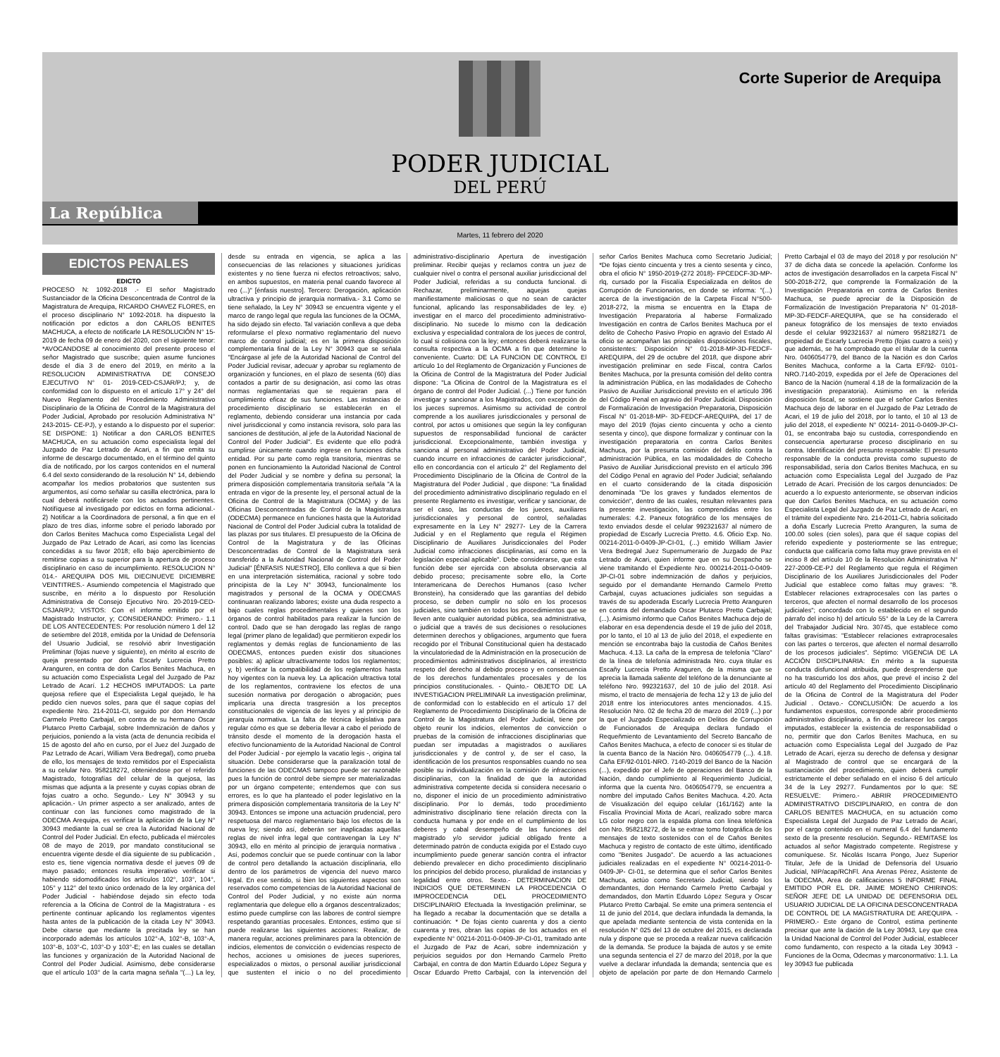PODER JUDICIAL
DEL PERÚ
Corte Superior de Arequipa
La República
Martes, 11 febrero del 2020
EDICTOS PENALES
EDICTO
PROCESO N: 1092-2018 .- El señor Magistrado Sustanciador de la Oficina Desconcentrada de Control de la Magistratura de Arequipa, RICARDO CHAVEZ FLORES, en el proceso disciplinario N° 1092-2018. ha dispuesto la notificación por edictos a don CARLOS BENITES MACHUCA, a efecto de notificarle LA RESOLUCIÓN N° 15-2019 de fecha 09 de enero del 2020, con el siguiente tenor: *AVOCANDOSE al conocimiento del presente proceso el señor Magistrado que suscribe; quien asume funciones desde el día 3 de enero del 2019, en mérito a la RESOLUCION ADMINISTRATIVA DE CONSEJO EJECUTIVO N° 01- 2019-CED-CSJAR/PJ; y, de conformidad con lo dispuesto en el artículo 17° y 24° del Nuevo Reglamento del Procedimiento Administrativo Disciplinario de la Oficina de Control de la Magistratura del Poder Judicial, Aprobado por resolución Administrativa N° 243-2015- CE-PJ), y estando a lo dispuesto por el superior: SE DISPONE: 1) Notificar a don CARLOS BENITES MACHUCA, en su actuación como especialista legal del Juzgado de Paz Letrado de Acari, a fin que emita su informe de descargo documentado, en el término del quinto día de notificado, por los cargos contenidos en el numeral 6.4 del sexto considerando de la resolución N° 14, debiendo acompañar los medios probatorios que sustenten sus argumentos, así como señalar su casilla electrónica, para lo cual deberá notificársele con los actuados pertinentes. Notifíquese al investigado por edictos en forma adicional.- 2) Notificar a la Coordinadora de personal, a fin que en el plazo de tres días, informe sobre el periodo laborado por don Carlos Benites Machuca como Especialista Legal del Juzgado de Paz Letrado de Acari, asi como las licencias concedidas a su favor 2018; ello bajo apercibimiento de remitirse copias a su superior para la apertura de proceso disciplinario en caso de incumplimiento. RESOLUCION N° 014.- AREQUIPA DOS MIL DIECINUEVE DICIEMBRE VEINTITRES.- Asumiendo competencia el Magistrado que suscribe, en mérito a lo dispuesto por Resolución Administrativa de Consejo Ejecutivo Nro. 20-2019-CED-CSJAR/PJ; VISTOS: Con el informe emitido por el Magistrado Instructor, y; CONSIDERANDO: Primero.- 1.1 DE LOS ANTECEDENTES: Por resolución número 1 del 12 de setiembre del 2018, emitida por la Unidad de Defensoría del Usuario Judicial, se resolvió abrir Investigación Preliminar (fojas nueve y siguiente), en mérito al escrito de queja presentado por doña Escarly Lucrecia Pretto Aranguren, en contra de don Carlos Benites Machuca, en su actuación como Especialista Legal del Juzgado de Paz Letrado de Acarí. 1.2 HECHOS IMPUTADOS: La parte quejosa refiere que el Especialista Legal quejado, le ha pedido cien nuevos soles, para que él saque copias del expediente Nro. 214-2011-CI, seguido por don Hernando Carmelo Pretto Carbajal, en contra de su hermano Oscar Plutarco Pretto Carbajal, sobre Indemnización de daños y perjuicios, poniendo a la vista (acta de denuncia recibida el 15 de agosto del año en curso, por el Juez del Juzgado de Paz Letrado de Acarí, William Vera Bedregal), como prueba de ello, los mensajes de texto remitidos por el Especialista a su celular Nro. 958218272, obteniéndose por el referido Magistrado, fotografías del celular de la quejosa, las mismas que adjunta a la presente y cuyas copias obran de fojas cuatro a ocho. Segundo.- Ley N° 30943 y su aplicación.- Un primer aspecto a ser analizado, antes de continuar con las funciones como magistrado de la ODECMA Arequipa, es verificar la aplicación de la Ley N° 30943 mediante la cual se crea la Autoridad Nacional de Control del Poder Judicial. En efecto, publicada el miércoles 08 de mayo de 2019, por mandato constitucional se encuentra vigente desde el día siguiente de su publicación , esto es, tiene vigencia normativa desde el jueves 09 de mayo pasado; entonces resulta imperativo verificar si habiendo sidomodificados los artículos 102°, 103°, 104°, 105° y 112° del texto único ordenado de la ley orgánica del Poder Judicial - habiéndose dejado sin efecto toda referencia a la Oficina de Control de la Magistratura - es pertinente continuar aplicando los reglamentos vigentes hasta antes de la publicación de la citada Ley N° 30943. Debe citarse que mediante la precitada ley se han incorporado además los artículos 102°-A, 102°-B, 103°-A, 103°-B, 103°-C, 103°-D y 103°-E; en las cuales se detallan las funciones y organización de la Autoridad Nacional de Control del Poder Judicial. Asimismo, debe considerarse que el artículo 103° de la carta magna señala "(…) La ley, desde su entrada en vigencia, se aplica a las consecuencias de las relaciones y situaciones jurídicas existentes y no tiene fuerza ni efectos retroactivos; salvo, en ambos supuestos, en materia penal cuando favorece al reo (...)" [énfasis nuestro]. Tercero: Derogación, aplicación ultractiva y principio de jerarquía normativa.- 3.1 Como se tiene señalado, la Ley N° 30943 se encuentra vigente y el marco de rango legal que regula las funciones de la OCMA, ha sido dejado sin efecto. Tal variación conlleva a que deba reformularse el plexo normativo reglamentario del nuevo marco de control judicial; es en la primera disposición complementaria final de la Ley N° 30943 que se señala "Encárgase al jefe de la Autoridad Nacional de Control del Poder Judicial revisar, adecuar y aprobar su reglamento de organización y funciones, en el plazo de sesenta (60) días contados a partir de su designación, así como las otras normas reglamentarias que se requieran para el cumplimiento eficaz de sus funciones. Las instancias de procedimiento disciplinario se establecerán en el reglamento, debiendo considerar una instancia por cada nivel jurisdiccional y como instancia revisora, solo para las sanciones de destitución, al jefe de la Autoridad Nacional de Control del Poder Judicial". Es evidente que ello podrá cumplirse únicamente cuando ingrese en funciones dicha entidad. Por su parte como regla transitoria, mientras se ponen en funcionamiento la Autoridad Nacional de Control del Poder Judicial y se nombre y defina su personal; la primera disposición complementaria transitoria señala "A la entrada en vigor de la presente ley, el personal actual de la Oficina de Control de la Magistratura (OCMA) y de las Oficinas Desconcentradas de Control de la Magistratura (ODECMA) permanece en funciones hasta que la Autoridad Nacional de Control del Poder Judicial cubra la totalidad de las plazas por sus titulares. El presupuesto de la Oficina de Control de la Magistratura y de las Oficinas Desconcentradas de Control de la Magistratura será transferido a la Autoridad Nacional de Control del Poder Judicial" [ÉNFASIS NUESTRO], Ello conlleva a que si bien en una interpretación sistemática, racional y sobre todo principista de la Ley N° 30943, funcionalmente los magistrados y personal de la OCMA y ODECMAS continuaran realizando labores; existe una duda respecto a bajo cuales reglas procedimentales y quienes son los órganos de control habilitados para realizar la función de control. Dado que se han derogado las reglas de rango legal (primer plano de legalidad) que permitieron expedir los reglamentos y demás reglas de funcionamiento de las ODECMAS, entonces pueden existir dos situaciones posibles: a) aplicar ultractivamente todos los reglamentos; y, b) verificar la compatibilidad de los reglamentos hasta hoy vigentes con la nueva ley. La aplicación ultractiva total de los reglamentos, contraviene los efectos de una sucesión normativa por derogación o abrogación; pues implicaría una directa trasgresión a los preceptos constitucionales de vigencia de las leyes y al principio de jerarquía normativa. La falta de técnica legislativa para regular cómo es que se debería llevar a cabo el periodo de tránsito desde el momento de la derogación hasta el efectivo funcionamiento de la Autoridad Nacional de Control del Poder Judicial - por ejemplo la vacatio legis -, origina tal situación. Debe considerarse que la paralización total de funciones de las ODECMAS tampoco puede ser razonable pues la función de control debe siempre ser materializadas por un órgano competente; entendemos que con sus errores, es lo que ha planteado el poder legislativo en la primera disposición complementaria transitoria de la Ley N° 30943. Entonces se impone una actuación prudencial, pero respetuosa del marco reglamentario bajo los efectos de la nueva ley; siendo así, deberán ser inaplicadas aquellas reglas de nivel infra legal que contravengan la Ley N° 30943, ello en mérito al principio de jerarquía normativa . Así, podemos concluir que se puede continuar con la labor de control pero detallando la actuación disciplinaria, ello dentro de los parámetros de vigencia del nuevo marco legal. En ese sentido, si bien los siguientes aspectos son reservados como competencias de la Autoridad Nacional de Control del Poder Judicial, y no existe aún norma reglamentaria que delegue ello a órganos descentralizados; estimo puede cumplirse con las labores de control siempre respetando garantías procesales. Entonces, estimo que sí puede realizarse las siguientes acciones: Realizar, de manera regular, acciones preliminares para la obtención de indicios, elementos de convicción o evidencias respecto de hechos, acciones u omisiones de jueces superiores, especializados o mixtos, o personal auxiliar jurisdiccional que sustenten el inicio o no del procedimiento administrativo-disciplinario Apertura de investigación preliminar. Recibir quejas y reclamos contra un juez de cualquier nivel o contra el personal auxiliar jurisdiccional del Poder Judicial, referidas a su conducta funcional. di Rechazar, preliminarmente, aquejas quejas manifiestamente maliciosas o que no sean de carácter funcional, aplicando las responsabilidades de ley. e) investigar en el marco del procedimiento administrativo-disciplinario. No sucede lo mismo con la dedicación exclusiva y especialidad contralora de los jueces de control, lo cual si colisiona con la ley; entonces deberá realizarse la consulta respectiva a la OCMA a fin que determine lo conveniente. Cuarto: DE LA FUNCION DE CONTROL El artículo 1o del Reglamento de Organización y Funciones de la Oficina de Control de la Magistratura del Poder Judicial dispone: "La Oficina de Control de la Magistratura es el órgano de control del Poder Judicial. (...) Tiene por función investigar y sancionar a los Magistrados, con excepción de los jueces supremos. Asimismo su actividad de control comprende a los auxiliares jurisdiccionales y personal de control, por actos u omisiones que según la ley configuran supuestos de responsabilidad funcional de carácter jurisdiccional. Excepcionalmente, también investiga y sanciona al personal administrativo del Poder Judicial, cuando incurre en infracciones de carácter jurisdiccional", ello en concordancia con el artículo 2° del Reglamento del Procedimiento Disciplinario de la Oficina de Control de la Magistratura del Poder Judicial , que dispone: "La finalidad del procedimiento administrativo disciplinario regulado en el presente Reglamento es investigar, verificar y sancionar, de ser el caso, las conductas de los jueces, auxiliares jurisdiccionales y personal de control, señaladas expresamente en la Ley N° 29277- Ley de la Carrera Judicial y en el Reglamento que regula el Régimen Disciplinario de Auxiliares Jurisdiccionales del Poder Judicial como infracciones disciplinarias, así como en la legislación especial aplicable". Debe considerarse, que esta función debe ser ejercida con absoluta observancia al debido proceso; precisamente sobre ello, la Corte Interamericana de Derechos Humanos (caso Ivcher Bronstein), ha considerado que las garantías del debido proceso, se deben cumplir no sólo en los procesos judiciales, sino también en todos los procedimientos que se lleven ante cualquier autoridad pública, sea administrativa, o judicial que a través de sus decisiones o resoluciones determinen derechos y obligaciones, argumento que fuera recogido por el Tribunal Constitucional quien ha destacado la vinculatoriedad de la Administración en la prosecución de procedimientos administrativos disciplinarios, al irrestricto respeto del derecho al debido proceso y en consecuencia de los derechos fundamentales procesales y de los principios constitucionales. - Quinto.- OBJETO DE LA INVESTIGACION PRELIMINAR La investigación preliminar, de conformidad con lo establecido en el artículo 17 del Reglamento de Procedimiento Disciplinario de la Oficina de Control de la Magistratura del Poder Judicial, tiene por objeto reunir los indicios, elementos de convicción o pruebas de la comisión de infracciones disciplinarias que puedan ser imputadas a magistrados o auxiliares jurisdiccionales y de control y, de ser el caso, la identificación de los presuntos responsables cuando no sea posible su individualización en la comisión de infracciones disciplinarias, con la finalidad de que la autoridad administrativa competente decida si considera necesario o no, disponer el inicio de un procedimiento administrativo disciplinario. Por lo demás, todo procedimiento administrativo disciplinario tiene relación directa con la conducta humana y por ende en el cumplimiento de los deberes y cabal desempeño de las funciones del magistrado y/o servidor judicial obligado frente a determinado patrón de conducta exigida por el Estado cuyo incumplimiento puede generar sanción contra el infractor debiendo prevalecer en dicho procedimiento disciplinario los principios del debido proceso, pluralidad de instancias y legalidad entre otros. Sexto.- DETERMINACION DE INDICIOS QUE DETERMINEN LA PROCEDENCIA O IMPROCEDENCIA DEL PROCEDIMIENTO DISCIPLINARIO Efectuada la Investigación preliminar, se ha llegado a recabar la documentación que se detalla a continuación: * De fojas ciento cuarenta y dos a ciento cuarenta y tres, obran las copias de los actuados en el expediente N° 00214-2011-0-0409-JP-CI-01, tramitado ante el Juzgado de Paz de Acari, sobre indemnización y perjuicios seguidos por don Hernando Carmelo Pretto Carbajal, en contra de don Martín Eduardo López Segura y Oscar Eduardo Pretto Carbajal, con la intervención del señor Carlos Benites Machuca como Secretario Judicial; *De fojas ciento cincuenta y tres a ciento sesenta y cinco, obra el oficio N° 1950-2019-(272 2018)- FPCEDCF-3D-MP-rlq, cursado por la Fiscalía Especializada en delitos de Corrupción de Funcionarios, en donde se informa: "(...) acerca de la investigación de la Carpeta Fiscal N°500- 2018-272, la misma se encuentra en la Etapa de Investigación Preparatoria al haberse Formalizado Investigación en contra de Carlos Benites Machuca por el delito de Cohecho Pasivo Propio en agravio del Estado Al oficio se acompañan las principales disposiciones fiscales, consistentes: Disposición N° 01-2018-MP-3D-FEDCF-AREQUIPA, del 29 de octubre del 2018, que dispone abrir investigación preliminar en sede Fiscal, contra Carlos Benites Machuca, por la presunta comisión del delito contra la administración Pública, en las modalidades de Cohecho Pasivo de Auxiliar Jurisdiccional previsto en el artículo 396 del Código Penal en agravio del Poder Judicial. Disposición de Formalización de Investigación Preparatoria, Disposición Fiscal N° 01-2018-MP- 3D-FEDCF-AREQUIPA, del 17 de mayo del 2019 (fojas ciento cincuenta y ocho a ciento sesenta y cinco), que dispone formalizar y continuar con la investigación preparatoria en contra Carlos Benites Machuca, por la presunta comisión del delito contra la administración Pública, en las modalidades de Cohecho Pasivo de Auxiliar Jurisdiccional previsto en el artículo 396 del Código Penal en agravio del Poder Judicial; señalando en el cuarto considerando de la citada disposición denominada "De los graves y fundados elementos de convicción", dentro de las cuales, resultan relevantes para la presente investigación, las comprendidas entre los numerales: 4.2. Paneux fotográfico de los mensajes de texto enviados desde el celular 992321637 al número de propiedad de Escarly Lucrecia Pretto. 4.6. Oficio Exp. No. 00214-2011-0-0409-JP-CI-01, (...) emitido William Javier Vera Bedregal Juez Supernumerario de Juzgado de Paz Letrado de Acari, quien informe que en su Despacho se viene tramitando el Expediente Nro. 000214-2011-0-0409-JP-CI-01 sobre indemnización de daños y perjuicios, seguido por el demandante Hernando Carmelo Pretto Carbajal, cuyas actuaciones judiciales son seguidas a través de su apoderada Escarly Lucrecia Pretto Aranguren en contra del demandado Oscar Plutarco Pretto Carbajal; (...). Asimismo informo que Caños Benites Machuca dejo de elaborar en esa dependencia desde el 19 de julio del 2018, por lo tanto, el 10 al 13 de julio del 2018, el expediente en mención se encontraba bajo la custodia de Caños Benites Machuca. 4.13. La caña de la empresa de telefonía "Claro" de la línea de telefonía administrada Nro. cuya titular es Escañy Lucrecia Pretto Araguren, de la misma que se aprecia la llamada saliente del teléfono de la denunciante al teléfono Nro. 992321637, del 10 de julio del 2018. Así mismo, el tracto de mensajería de fecha 12 y 13 de julio del 2018 entre los interiocutores antes mencionados. 4.15. Resolución Nro. 02 de fecha 20 de marzo del 2019 (...) por la que el Juzgado Especializado en Delitos de Corrupción de Funcionados de Arequipa declara fundado el Requeñmiento de Levantamiento del Secreto Bancaño de Caños Benites Machuca, a efecto de conocer si es titular de la cuenta Banco de la Nación Nro. 0406054779 (...). 4.18. Caña EF/92-0101-NRO. 7140-2019 del Banco de la Nación (...), expedido por el Jefe de operaciones del Banco de la Nación, dando cumplimiento al Requerimiento Judicial, informa que la cuenta Nro. 0406054779, se encuentra a nombre del imputado Caños Benites Machuca. 4.20. Acta de Visualización del equipo celular (161/162) ante la Fiscalía Provincial Mixta de Acarí, realizado sobre marca LG color negro con la espalda ploma con línea telefónica con Nro. 958218272, de la se extrae tomo fotográfica de los mensajes de texto sostenidos con el de Caños Benites Machuca y registro de contacto de este último, identificado como "Benites Jusgado". De acuerdo a las actuaciones judiciales realizadas en el expediente N° 00214-2011-0-0409-JP- CI-01, se determina que el señor Carlos Benites Machuca, actúo como Secretario Judicial, siendo los demandantes, don Hernando Carmelo Pretto Carbajal y demandados, don Martín Eduardo López Segura y Oscar Plutarco Pretto Carbajal. Se emite una primera sentencia el 11 de junio del 2014, que declara infundada la demanda, la que apelada mediante sentencia de vista contenida en la resolución N° 025 del 13 de octubre del 2015, es declarada nula y dispone que se proceda a realizar nueva calificación de la demanda. Se produce la bajada de autos y se emite una segunda sentencia el 27 de marzo del 2018, por la que vuelve a declarar infundada la demanda; sentencia que es objeto de apelación por parte de don Hernando Carmelo Pretto Carbajal el 03 de mayo del 2018 y por resolución N° 37 de dicha data se concede la apelación. Conforme los actos de investigación desarrollados en la carpeta Fiscal N° 500-2018-272, que comprende la Formalización de la Investigación Preparatoria en contra de Carlos Benites Machuca, se puede apreciar de la Disposición de Formalización de Investigación Preparatoria N° 01-2018- MP-3D-FEDCF-AREQUIPA, que se ha considerado el paneux fotográfico de los mensajes de texto enviados desde el celular 992321637 al número 958218271 de propiedad de Escarly Lucrecia Pretto (fojas cuatro a seis) y que además, se ha comprobado que el titular de la cuenta Nro. 0406054779, del Banco de la Nación es don Carlos Benites Machuca, conforme a la Carta EF/92- 0101-NRO.7140-2019, expedida por el Jefe de Operaciones del Banco de la Nación (numeral 4.18 de la formalización de la investigación preparatoria). Asimismo en la referida disposición fiscal, se sostiene que el señor Carlos Benites Machuca dejo de laborar en el Juzgado de Paz Letrado de Acari, el 19 de julio del 2018, por lo tanto, el 10 al 13 de julio del 2018, el expediente N° 00214- 2011-0-0409-JP-CI-01, se encontraba bajo su custodia, correspondiendo en consecuencia aperturarse proceso disciplinario en su contra. Identificación del presunto responsable: El presunto responsable de la conducta prevista como supuesto de responsabilidad, sería don Carlos Benites Machuca, en su actuación como Especialista Legal del Juzgado de Paz Letrado de Acarí. Precisión de los cargos denunciados: De acuerdo a lo expuesto anteriormente, se observan indicios que don Carlos Benites Machuca, en su actuación como Especialista Legal del Juzgado de Paz Letrado de Acarí, en el trámite del expediente Nro. 214-2011-CI, habría solicitado a doña Escarly Lucrecia Pretto Aranguren, la suma de 100.00 soles (cien soles), para que él saque copias del referido expediente y posteriormente se las entregue; conducta que calificaría como falta muy grave prevista en el inciso 8 del artículo 10 de la Resolución Administrativa N° 227-2009-CE-PJ del Reglamento que regula el Régimen Disciplinario de los Auxiliares Jurisdiccionales del Poder Judicial que establece como faltas muy graves: "8. Establecer relaciones extraprocesales con las partes o terceros, que afecten el normal desarrollo de los procesos judiciales"; concordado con lo establecido en el segundo párrafo del inciso h) del artículo 55° de la Ley de la Carrera del Trabajador Judicial Nro. 30745, que establece como faltas gravísimas: "Establecer relaciones extraprocesales con las partes o terceros, que afecten el normal desarrollo de los procesos judiciales". Séptimo: VIGENCIA DE LA ACCIÓN DISCIPLINARIA: En mérito a la supuesta conducta disfuncional atribuida, puede desprenderse que no ha trascurrido los dos años, que prevé el inciso 2 del artículo 40 del Reglamento del Procedimiento Disciplinario de la Oficina de Control de la Magistratura del Poder Judicial . Octavo.- CONCLUSIÓN: De acuerdo a los fundamentos expuestos, corresponde abrir procedimiento administrativo disciplinario, a fin de esclarecer los cargos imputados, establecer la existencia de responsabilidad o no, permitir que don Carlos Benítes Machuca, en su actuación como Especialista Legal del Juzgado de Paz Letrado de Acarí, ejerza su derecho de defensa y designar al Magistrado de control que se encargará de la sustanciación del procedimiento, quien deberá cumplir estrictamente el deber señalado en el inciso 6 del artículo 34 de la Ley 29277. Fundamentos por lo que: SE RESUELVE: Primero.- ABRIR PROCEDIMIENTO ADMINISTRATIVO DISCIPLINARIO, en contra de don CARLOS BENITES MACHUCA, en su actuación como Especialista Legal del Juzgado de Paz Letrado de Acarí, por el cargo contenido en el numeral 6.4 del fundamento sexto de la presente resolución. Segundo.- REMITASE los actuados al señor Magistrado competente. Regístrese y comuníquese. Sr. Nicolás Iscarra Pongo, Juez Superior Titular, Jefe de la Unidad de Defensoría del Usuario Judicial, NIP/acap/RChFl. Ana Arenas Pérez, Asistente de la ODECMA, Area de calificaciones 5 INFORME FINAL EMITIDO POR EL DR. JAIME MORENO CHIRINOS: SEÑOR JEFE DE LA UNIDAD DE DEFENSORIA DEL USUARIO JUDICIAL DE LA OFICINA DESCONCENTRADA DE CONTROL DE LA MAGISTRATURA DE AREQUIPA. - PRIMERO.- Este órgano de Control, estima pertinente precisar que ante la dación de la Ley 30943, Ley que crea la Unidad Nacional de Control del Poder Judicial, establecer como fundamento, con respecto a la citada Ley 30943 - Funciones de la Ocma, Odecmas y marconormativo: 1.1. La ley 30943 fue publicada